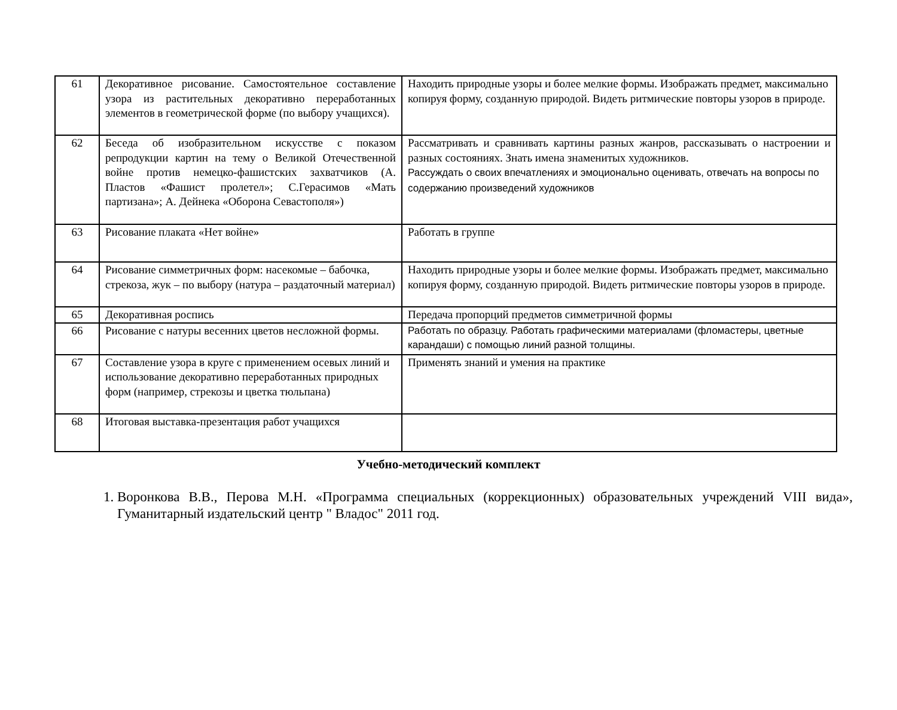| 61 | Декоративное рисование. Самостоятельное составление узора из растительных декоративно переработанных элементов в геометрической форме (по выбору учащихся). | Находить природные узоры и более мелкие формы. Изображать предмет, максимально копируя форму, созданную природой. Видеть ритмические повторы узоров в природе. |
| 62 | Беседа об изобразительном искусстве с показом репродукции картин на тему о Великой Отечественной войне против немецко-фашистских захватчиков (А. Пластов «Фашист пролетел»; С.Герасимов «Мать партизана»; А. Дейнека «Оборона Севастополя») | Рассматривать и сравнивать картины разных жанров, рассказывать о настроении и разных состояниях. Знать имена знаменитых художников. Рассуждать о своих впечатлениях и эмоционально оценивать, отвечать на вопросы по содержанию произведений художников |
| 63 | Рисование плаката «Нет войне» | Работать в группе |
| 64 | Рисование симметричных форм: насекомые – бабочка, стрекоза, жук – по выбору (натура – раздаточный материал) | Находить природные узоры и более мелкие формы. Изображать предмет, максимально копируя форму, созданную природой. Видеть ритмические повторы узоров в природе. |
| 65 | Декоративная роспись | Передача пропорций предметов симметричной формы |
| 66 | Рисование с натуры весенних цветов несложной формы. | Работать по образцу. Работать графическими материалами (фломастеры, цветные карандаши) с помощью линий разной толщины. |
| 67 | Составление узора в круге с применением осевых линий и использование декоративно переработанных природных форм (например, стрекозы и цветка тюльпана) | Применять знаний и умения на практике |
| 68 | Итоговая выставка-презентация работ учащихся | |
Учебно-методический комплект
1. Воронкова В.В., Перова М.Н. «Программа специальных (коррекционных) образовательных учреждений VIII вида», Гуманитарный издательский центр " Владос" 2011 год.